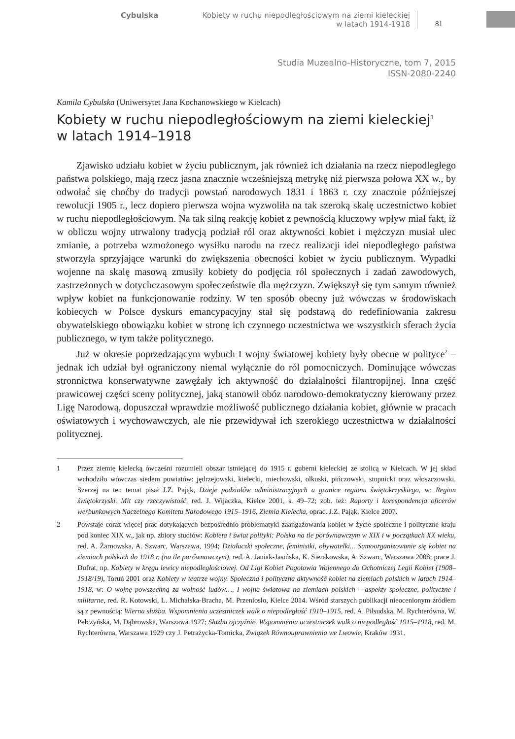Cybulska
Kobiety w ruchu niepodległościowym na ziemi kieleckiej
w latach 1914-1918
81
Studia Muzealno-Historyczne, tom 7, 2015
ISSN-2080-2240
Kamila Cybulska (Uniwersytet Jana Kochanowskiego w Kielcach)
Kobiety w ruchu niepodległościowym na ziemi kieleckiej<sup>1</sup>
w latach 1914–1918
Zjawisko udziału kobiet w życiu publicznym, jak również ich działania na rzecz niepodległego państwa polskiego, mają rzecz jasna znacznie wcześniejszą metrykę niż pierwsza połowa XX w., by odwołać się choćby do tradycji powstań narodowych 1831 i 1863 r. czy znacznie późniejszej rewolucji 1905 r., lecz dopiero pierwsza wojna wyzwoliła na tak szeroką skalę uczestnictwo kobiet w ruchu niepodległościowym. Na tak silną reakcję kobiet z pewnością kluczowy wpływ miał fakt, iż w obliczu wojny utrwalony tradycją podział ról oraz aktywności kobiet i mężczyzn musiał ulec zmianie, a potrzeba wzmożonego wysiłku narodu na rzecz realizacji idei niepodległego państwa stworzyła sprzyjające warunki do zwiększenia obecności kobiet w życiu publicznym. Wypadki wojenne na skalę masową zmusiły kobiety do podjęcia ról społecznych i zadań zawodowych, zastrzeżonych w dotychczasowym społeczeństwie dla mężczyzn. Zwiększył się tym samym również wpływ kobiet na funkcjonowanie rodziny. W ten sposób obecny już wówczas w środowiskach kobiecych w Polsce dyskurs emancypacyjny stał się podstawą do redefiniowania zakresu obywatelskiego obowiązku kobiet w stronę ich czynnego uczestnictwa we wszystkich sferach życia publicznego, w tym także politycznego.
Już w okresie poprzedzającym wybuch I wojny światowej kobiety były obecne w polityce<sup>2</sup> – jednak ich udział był ograniczony niemal wyłącznie do ról pomocniczych. Dominujące wówczas stronnictwa konserwatywne zawężały ich aktywność do działalności filantropijnej. Inna część prawicowej części sceny politycznej, jaką stanowił obóz narodowo-demokratyczny kierowany przez Ligę Narodową, dopuszczał wprawdzie możliwość publicznego działania kobiet, głównie w pracach oświatowych i wychowawczych, ale nie przewidywał ich szerokiego uczestnictwa w działalności politycznej.
1 Przez ziemię kielecką ówcześni rozumieli obszar istniejącej do 1915 r. guberni kieleckiej ze stolicą w Kielcach. W jej skład wchodziło wówczas siedem powiatów: jędrzejowski, kielecki, miechowski, olkuski, pińczowski, stopnicki oraz włoszczowski. Szerzej na ten temat pisał J.Z. Pająk, Dzieje podziałów administracyjnych a granice regionu świętokrzyskiego, w: Region świętokrzyski. Mit czy rzeczywistość, red. J. Wijaczka, Kielce 2001, s. 49–72; zob. też: Raporty i korespondencja oficerów werbunkowych Naczelnego Komitetu Narodowego 1915–1916, Ziemia Kielecka, oprac. J.Z. Pająk, Kielce 2007.
2 Powstaje coraz więcej prac dotykających bezpośrednio problematyki zaangażowania kobiet w życie społeczne i polityczne kraju pod koniec XIX w., jak np. zbiory studiów: Kobieta i świat polityki: Polska na tle porównawczym w XIX i w początkach XX wieku, red. A. Żarnowska, A. Szwarc, Warszawa, 1994; Działaczki społeczne, feministki, obywatelki... Samoorganizowanie się kobiet na ziemiach polskich do 1918 r. (na tle porównawczym), red. A. Janiak-Jasińska, K. Sierakowska, A. Szwarc, Warszawa 2008; prace J. Dufrat, np. Kobiety w kręgu lewicy niepodległościowej. Od Ligi Kobiet Pogotowia Wojennego do Ochotniczej Legii Kobiet (1908–1918/19), Toruń 2001 oraz Kobiety w teatrze wojny. Społeczna i polityczna aktywność kobiet na ziemiach polskich w latach 1914–1918, w: O wojnę powszechną za wolność ludów…, I wojna światowa na ziemiach polskich – aspekty społeczne, polityczne i militarne, red. R. Kotowski, L. Michalska-Bracha, M. Przeniosło, Kielce 2014. Wśród starszych publikacji nieocenionym źródłem są z pewnością: Wierna służba. Wspomnienia uczestniczek walk o niepodległość 1910–1915, red. A. Piłsudska, M. Rychterówna, W. Pełczyńska, M. Dąbrowska, Warszawa 1927; Służba ojczyźnie. Wspomnienia uczestniczek walk o niepodległość 1915–1918, red. M. Rychterówna, Warszawa 1929 czy J. Petrażycka-Tomicka, Związek Równouprawnienia we Lwowie, Kraków 1931.